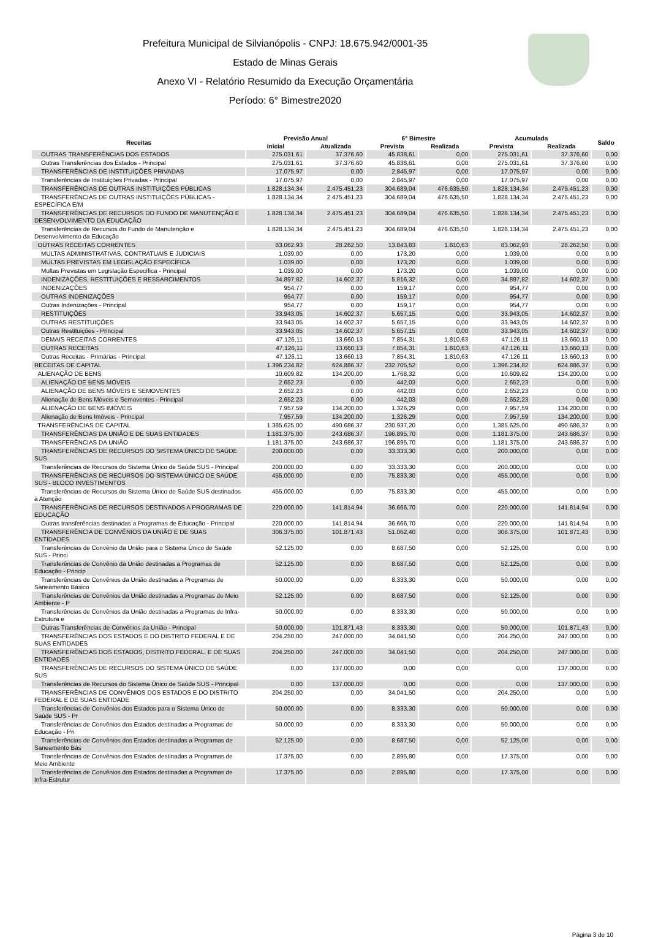Prefeitura Municipal de Silvianópolis - CNPJ: 18.675.942/0001-35
Estado de Minas Gerais
Anexo VI - Relatório Resumido da Execução Orçamentária
Período: 6° Bimestre2020
| Receitas | Previsão Anual | | 6° Bimestre | | Acumulada | | Saldo |
| --- | --- | --- | --- | --- | --- | --- | --- |
| | Inicial | Atualizada | Prevista | Realizada | Prevista | Realizada | |
| OUTRAS TRANSFERÊNCIAS DOS ESTADOS | 275.031,61 | 37.376,60 | 45.838,61 | 0,00 | 275.031,61 | 37.376,60 | 0,00 |
| Outras Transferências dos Estados - Principal | 275.031,61 | 37.376,60 | 45.838,61 | 0,00 | 275.031,61 | 37.376,60 | 0,00 |
| TRANSFERÊNCIAS DE INSTITUIÇÕES PRIVADAS | 17.075,97 | 0,00 | 2.845,97 | 0,00 | 17.075,97 | 0,00 | 0,00 |
| Transferências de Instituições Privadas - Principal | 17.075,97 | 0,00 | 2.845,97 | 0,00 | 17.075,97 | 0,00 | 0,00 |
| TRANSFERÊNCIAS DE OUTRAS INSTITUIÇÕES PÚBLICAS | 1.828.134,34 | 2.475.451,23 | 304.689,04 | 476.635,50 | 1.828.134,34 | 2.475.451,23 | 0,00 |
| TRANSFERÊNCIAS DE OUTRAS INSTITUIÇÕES PÚBLICAS - ESPECÍFICA E/M | 1.828.134,34 | 2.475.451,23 | 304.689,04 | 476.635,50 | 1.828.134,34 | 2.475.451,23 | 0,00 |
| TRANSFERÊNCIAS DE RECURSOS DO FUNDO DE MANUTENÇÃO E DESENVOLVIMENTO DA EDUCAÇÃO | 1.828.134,34 | 2.475.451,23 | 304.689,04 | 476.635,50 | 1.828.134,34 | 2.475.451,23 | 0,00 |
| Transferências de Recursos do Fundo de Manutenção e Desenvolvimento da Educação | 1.828.134,34 | 2.475.451,23 | 304.689,04 | 476.635,50 | 1.828.134,34 | 2.475.451,23 | 0,00 |
| OUTRAS RECEITAS CORRENTES | 83.062,93 | 28.262,50 | 13.843,83 | 1.810,63 | 83.062,93 | 28.262,50 | 0,00 |
| MULTAS ADMINISTRATIVAS, CONTRATUAIS E JUDICIAIS | 1.039,00 | 0,00 | 173,20 | 0,00 | 1.039,00 | 0,00 | 0,00 |
| MULTAS PREVISTAS EM LEGISLAÇÃO ESPECÍFICA | 1.039,00 | 0,00 | 173,20 | 0,00 | 1.039,00 | 0,00 | 0,00 |
| Multas Previstas em Legislação Específica - Principal | 1.039,00 | 0,00 | 173,20 | 0,00 | 1.039,00 | 0,00 | 0,00 |
| INDENIZAÇÕES, RESTITUIÇÕES E RESSARCIMENTOS | 34.897,82 | 14.602,37 | 5.816,32 | 0,00 | 34.897,82 | 14.602,37 | 0,00 |
| INDENIZAÇÕES | 954,77 | 0,00 | 159,17 | 0,00 | 954,77 | 0,00 | 0,00 |
| OUTRAS INDENIZAÇÕES | 954,77 | 0,00 | 159,17 | 0,00 | 954,77 | 0,00 | 0,00 |
| Outras Indenizações - Principal | 954,77 | 0,00 | 159,17 | 0,00 | 954,77 | 0,00 | 0,00 |
| RESTITUIÇÕES | 33.943,05 | 14.602,37 | 5.657,15 | 0,00 | 33.943,05 | 14.602,37 | 0,00 |
| OUTRAS RESTITUIÇÕES | 33.943,05 | 14.602,37 | 5.657,15 | 0,00 | 33.943,05 | 14.602,37 | 0,00 |
| Outras Restituições - Principal | 33.943,05 | 14.602,37 | 5.657,15 | 0,00 | 33.943,05 | 14.602,37 | 0,00 |
| DEMAIS RECEITAS CORRENTES | 47.126,11 | 13.660,13 | 7.854,31 | 1.810,63 | 47.126,11 | 13.660,13 | 0,00 |
| OUTRAS RECEITAS | 47.126,11 | 13.660,13 | 7.854,31 | 1.810,63 | 47.126,11 | 13.660,13 | 0,00 |
| Outras Receitas - Primárias - Principal | 47.126,11 | 13.660,13 | 7.854,31 | 1.810,63 | 47.126,11 | 13.660,13 | 0,00 |
| RECEITAS DE CAPITAL | 1.396.234,82 | 624.886,37 | 232.705,52 | 0,00 | 1.396.234,82 | 624.886,37 | 0,00 |
| ALIENAÇÃO DE BENS | 10.609,82 | 134.200,00 | 1.768,32 | 0,00 | 10.609,82 | 134.200,00 | 0,00 |
| ALIENAÇÃO DE BENS MÓVEIS | 2.652,23 | 0,00 | 442,03 | 0,00 | 2.652,23 | 0,00 | 0,00 |
| ALIENAÇÃO DE BENS MÓVEIS E SEMOVENTES | 2.652,23 | 0,00 | 442,03 | 0,00 | 2.652,23 | 0,00 | 0,00 |
| Alienação de Bens Móveis e Semoventes - Principal | 2.652,23 | 0,00 | 442,03 | 0,00 | 2.652,23 | 0,00 | 0,00 |
| ALIENAÇÃO DE BENS IMÓVEIS | 7.957,59 | 134.200,00 | 1.326,29 | 0,00 | 7.957,59 | 134.200,00 | 0,00 |
| Alienação de Bens Imóveis - Principal | 7.957,59 | 134.200,00 | 1.326,29 | 0,00 | 7.957,59 | 134.200,00 | 0,00 |
| TRANSFERÊNCIAS DE CAPITAL | 1.385.625,00 | 490.686,37 | 230.937,20 | 0,00 | 1.385.625,00 | 490.686,37 | 0,00 |
| TRANSFERÊNCIAS DA UNIÃO E DE SUAS ENTIDADES | 1.181.375,00 | 243.686,37 | 196.895,70 | 0,00 | 1.181.375,00 | 243.686,37 | 0,00 |
| TRANSFERÊNCIAS DA UNIÃO | 1.181.375,00 | 243.686,37 | 196.895,70 | 0,00 | 1.181.375,00 | 243.686,37 | 0,00 |
| TRANSFERÊNCIAS DE RECURSOS DO SISTEMA ÚNICO DE SAÚDE SUS | 200.000,00 | 0,00 | 33.333,30 | 0,00 | 200.000,00 | 0,00 | 0,00 |
| Transferências de Recursos do Sistema Único de Saúde SUS - Principal | 200.000,00 | 0,00 | 33.333,30 | 0,00 | 200.000,00 | 0,00 | 0,00 |
| TRANSFERÊNCIAS DE RECURSOS DO SISTEMA ÚNICO DE SAÚDE SUS - BLOCO INVESTIMENTOS | 455.000,00 | 0,00 | 75.833,30 | 0,00 | 455.000,00 | 0,00 | 0,00 |
| Transferências de Recursos do Sistema Único de Saúde SUS destinados à Atenção | 455.000,00 | 0,00 | 75.833,30 | 0,00 | 455.000,00 | 0,00 | 0,00 |
| TRANSFERÊNCIAS DE RECURSOS DESTINADOS A PROGRAMAS DE EDUCAÇÃO | 220.000,00 | 141.814,94 | 36.666,70 | 0,00 | 220.000,00 | 141.814,94 | 0,00 |
| Outras transferências destinadas a Programas de Educação - Principal | 220.000,00 | 141.814,94 | 36.666,70 | 0,00 | 220.000,00 | 141.814,94 | 0,00 |
| TRANSFERÊNCIA DE CONVÊNIOS DA UNIÃO E DE SUAS ENTIDADES | 306.375,00 | 101.871,43 | 51.062,40 | 0,00 | 306.375,00 | 101.871,43 | 0,00 |
| Transferências de Convênio da União para o Sistema Único de Saúde SUS - Princi | 52.125,00 | 0,00 | 8.687,50 | 0,00 | 52.125,00 | 0,00 | 0,00 |
| Transferências de Convênio da União destinadas a Programas de Educação - Princip | 52.125,00 | 0,00 | 8.687,50 | 0,00 | 52.125,00 | 0,00 | 0,00 |
| Transferências de Convênios da União destinadas a Programas de Saneamento Básico | 50.000,00 | 0,00 | 8.333,30 | 0,00 | 50.000,00 | 0,00 | 0,00 |
| Transferências de Convênios da União destinadas a Programas de Meio Ambiente - P | 52.125,00 | 0,00 | 8.687,50 | 0,00 | 52.125,00 | 0,00 | 0,00 |
| Transferências de Convênios da União destinadas a Programas de Infra-Estrutura e | 50.000,00 | 0,00 | 8.333,30 | 0,00 | 50.000,00 | 0,00 | 0,00 |
| Outras Transferências de Convênios da União - Principal | 50.000,00 | 101.871,43 | 8.333,30 | 0,00 | 50.000,00 | 101.871,43 | 0,00 |
| TRANSFERÊNCIAS DOS ESTADOS E DO DISTRITO FEDERAL E DE SUAS ENTIDADES | 204.250,00 | 247.000,00 | 34.041,50 | 0,00 | 204.250,00 | 247.000,00 | 0,00 |
| TRANSFERÊNCIAS DOS ESTADOS, DISTRITO FEDERAL, E DE SUAS ENTIDADES | 204.250,00 | 247.000,00 | 34.041,50 | 0,00 | 204.250,00 | 247.000,00 | 0,00 |
| TRANSFERÊNCIAS DE RECURSOS DO SISTEMA ÚNICO DE SAÚDE SUS | 0,00 | 137.000,00 | 0,00 | 0,00 | 0,00 | 137.000,00 | 0,00 |
| Transferências de Recursos do Sistema Único de Saúde SUS - Principal | 0,00 | 137.000,00 | 0,00 | 0,00 | 0,00 | 137.000,00 | 0,00 |
| TRANSFERÊNCIAS DE CONVÊNIOS DOS ESTADOS E DO DISTRITO FEDERAL E DE SUAS ENTIDADE | 204.250,00 | 0,00 | 34.041,50 | 0,00 | 204.250,00 | 0,00 | 0,00 |
| Transferências de Convênios dos Estados para o Sistema Único de Saúde SUS - Pr | 50.000,00 | 0,00 | 8.333,30 | 0,00 | 50.000,00 | 0,00 | 0,00 |
| Transferências de Convênios dos Estados destinadas a Programas de Educação - Pri | 50.000,00 | 0,00 | 8.333,30 | 0,00 | 50.000,00 | 0,00 | 0,00 |
| Transferências de Convênios dos Estados destinadas a Programas de Saneamento Bás | 52.125,00 | 0,00 | 8.687,50 | 0,00 | 52.125,00 | 0,00 | 0,00 |
| Transferências de Convênios dos Estados destinadas a Programas de Meio Ambiente | 17.375,00 | 0,00 | 2.895,80 | 0,00 | 17.375,00 | 0,00 | 0,00 |
| Transferências de Convênios dos Estados destinadas a Programas de Infra-Estrutur | 17.375,00 | 0,00 | 2.895,80 | 0,00 | 17.375,00 | 0,00 | 0,00 |
Página 3 de 10